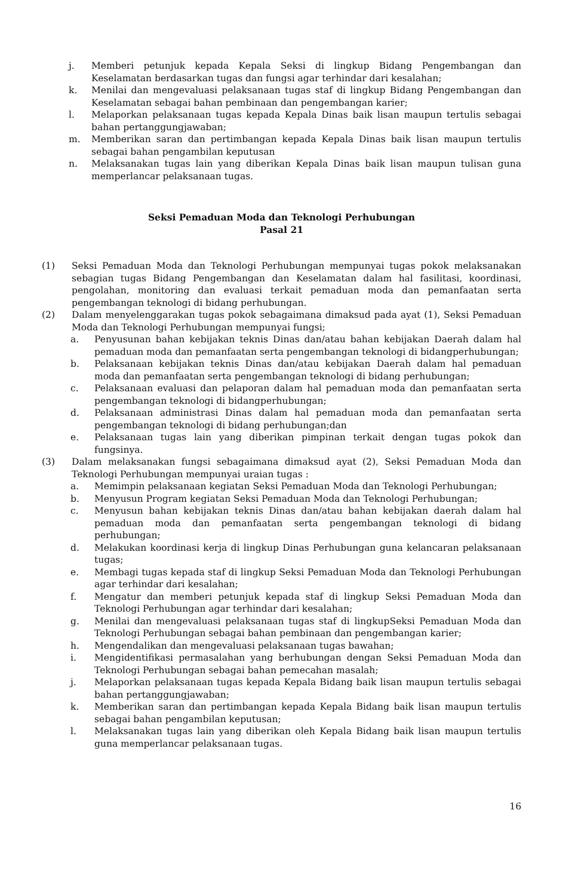j. Memberi petunjuk kepada Kepala Seksi di lingkup Bidang Pengembangan dan Keselamatan berdasarkan tugas dan fungsi agar terhindar dari kesalahan;
k. Menilai dan mengevaluasi pelaksanaan tugas staf di lingkup Bidang Pengembangan dan Keselamatan sebagai bahan pembinaan dan pengembangan karier;
l. Melaporkan pelaksanaan tugas kepada Kepala Dinas baik lisan maupun tertulis sebagai bahan pertanggungjawaban;
m. Memberikan saran dan pertimbangan kepada Kepala Dinas baik lisan maupun tertulis sebagai bahan pengambilan keputusan
n. Melaksanakan tugas lain yang diberikan Kepala Dinas baik lisan maupun tulisan guna memperlancar pelaksanaan tugas.
Seksi Pemaduan Moda dan Teknologi Perhubungan
Pasal 21
(1) Seksi Pemaduan Moda dan Teknologi Perhubungan mempunyai tugas pokok melaksanakan sebagian tugas Bidang Pengembangan dan Keselamatan dalam hal fasilitasi, koordinasi, pengolahan, monitoring dan evaluasi terkait pemaduan moda dan pemanfaatan serta pengembangan teknologi di bidang perhubungan.
(2) Dalam menyelenggarakan tugas pokok sebagaimana dimaksud pada ayat (1), Seksi Pemaduan Moda dan Teknologi Perhubungan mempunyai fungsi;
a. Penyusunan bahan kebijakan teknis Dinas dan/atau bahan kebijakan Daerah dalam hal pemaduan moda dan pemanfaatan serta pengembangan teknologi di bidangperhubungan;
b. Pelaksanaan kebijakan teknis Dinas dan/atau kebijakan Daerah dalam hal pemaduan moda dan pemanfaatan serta pengembangan teknologi di bidang perhubungan;
c. Pelaksanaan evaluasi dan pelaporan dalam hal pemaduan moda dan pemanfaatan serta pengembangan teknologi di bidangperhubungan;
d. Pelaksanaan administrasi Dinas dalam hal pemaduan moda dan pemanfaatan serta pengembangan teknologi di bidang perhubungan;dan
e. Pelaksanaan tugas lain yang diberikan pimpinan terkait dengan tugas pokok dan fungsinya.
(3) Dalam melaksanakan fungsi sebagaimana dimaksud ayat (2), Seksi Pemaduan Moda dan Teknologi Perhubungan mempunyai uraian tugas :
a. Memimpin pelaksanaan kegiatan Seksi Pemaduan Moda dan Teknologi Perhubungan;
b. Menyusun Program kegiatan Seksi Pemaduan Moda dan Teknologi Perhubungan;
c. Menyusun bahan kebijakan teknis Dinas dan/atau bahan kebijakan daerah dalam hal pemaduan moda dan pemanfaatan serta pengembangan teknologi di bidang perhubungan;
d. Melakukan koordinasi kerja di lingkup Dinas Perhubungan guna kelancaran pelaksanaan tugas;
e. Membagi tugas kepada staf di lingkup Seksi Pemaduan Moda dan Teknologi Perhubungan agar terhindar dari kesalahan;
f. Mengatur dan memberi petunjuk kepada staf di lingkup Seksi Pemaduan Moda dan Teknologi Perhubungan agar terhindar dari kesalahan;
g. Menilai dan mengevaluasi pelaksanaan tugas staf di lingkupSeksi Pemaduan Moda dan Teknologi Perhubungan sebagai bahan pembinaan dan pengembangan karier;
h. Mengendalikan dan mengevaluasi pelaksanaan tugas bawahan;
i. Mengidentifikasi permasalahan yang berhubungan dengan Seksi Pemaduan Moda dan Teknologi Perhubungan sebagai bahan pemecahan masalah;
j. Melaporkan pelaksanaan tugas kepada Kepala Bidang baik lisan maupun tertulis sebagai bahan pertanggungjawaban;
k. Memberikan saran dan pertimbangan kepada Kepala Bidang baik lisan maupun tertulis sebagai bahan pengambilan keputusan;
l. Melaksanakan tugas lain yang diberikan oleh Kepala Bidang baik lisan maupun tertulis guna memperlancar pelaksanaan tugas.
16